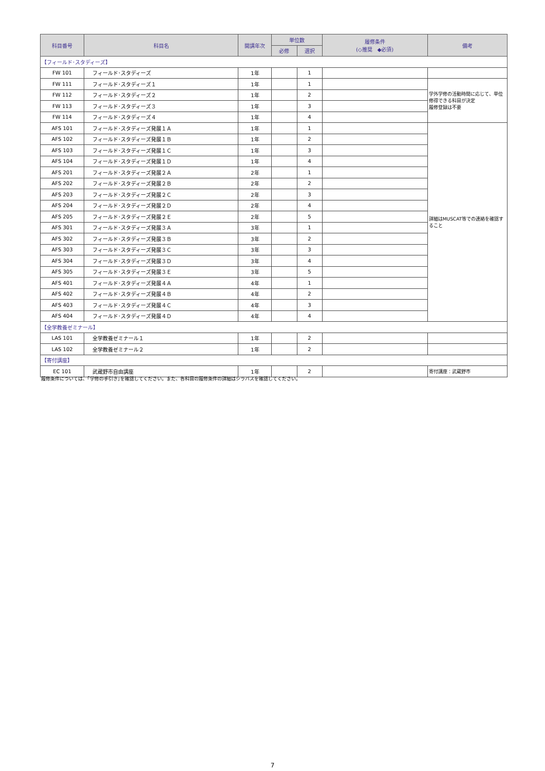| 科目番号 | 科目名 | 開講年次 | 単位数 | | 履修条件 (◇推奨 ◆必須) | 備考 |
| --- | --- | --- | --- | --- | --- | --- |
| | | | 必修 | 選択 | | |
| 【フィールド･スタディーズ】 | | | | | | |
| FW 101 | フィールド･スタディーズ | 1年 | | 1 | | |
| FW 111 | フィールド･スタディーズ１ | 1年 | | 1 | | 学外学修の活動時間に応じて、単位修得できる科目が決定 履修登録は不要 |
| FW 112 | フィールド･スタディーズ２ | 1年 | | 2 | | |
| FW 113 | フィールド･スタディーズ３ | 1年 | | 3 | | |
| FW 114 | フィールド･スタディーズ４ | 1年 | | 4 | | |
| AFS 101 | フィールド･スタディーズ発展１Ａ | 1年 | | 1 | | 詳細はMUSCAT等での連絡を確認すること |
| AFS 102 | フィールド･スタディーズ発展１Ｂ | 1年 | | 2 | | |
| AFS 103 | フィールド･スタディーズ発展１Ｃ | 1年 | | 3 | | |
| AFS 104 | フィールド･スタディーズ発展１Ｄ | 1年 | | 4 | | |
| AFS 201 | フィールド･スタディーズ発展２Ａ | 2年 | | 1 | | |
| AFS 202 | フィールド･スタディーズ発展２Ｂ | 2年 | | 2 | | |
| AFS 203 | フィールド･スタディーズ発展２Ｃ | 2年 | | 3 | | |
| AFS 204 | フィールド･スタディーズ発展２Ｄ | 2年 | | 4 | | |
| AFS 205 | フィールド･スタディーズ発展２Ｅ | 2年 | | 5 | | |
| AFS 301 | フィールド･スタディーズ発展３Ａ | 3年 | | 1 | | |
| AFS 302 | フィールド･スタディーズ発展３Ｂ | 3年 | | 2 | | |
| AFS 303 | フィールド･スタディーズ発展３Ｃ | 3年 | | 3 | | |
| AFS 304 | フィールド･スタディーズ発展３Ｄ | 3年 | | 4 | | |
| AFS 305 | フィールド･スタディーズ発展３Ｅ | 3年 | | 5 | | |
| AFS 401 | フィールド･スタディーズ発展４Ａ | 4年 | | 1 | | |
| AFS 402 | フィールド･スタディーズ発展４Ｂ | 4年 | | 2 | | |
| AFS 403 | フィールド･スタディーズ発展４Ｃ | 4年 | | 3 | | |
| AFS 404 | フィールド･スタディーズ発展４Ｄ | 4年 | | 4 | | |
| 【全学教養ゼミナール】 | | | | | | |
| LAS 101 | 全学教養ゼミナール１ | 1年 | | 2 | | |
| LAS 102 | 全学教養ゼミナール２ | 1年 | | 2 | | |
| 【寄付講座】 | | | | | | |
| EC 101 | 武蔵野市自由講座 | 1年 | | 2 | | 寄付講座：武蔵野市 |
履修条件については、｢学修の手引き｣を確認してください。また、各科目の履修条件の詳細はシラバスを確認してください。
7